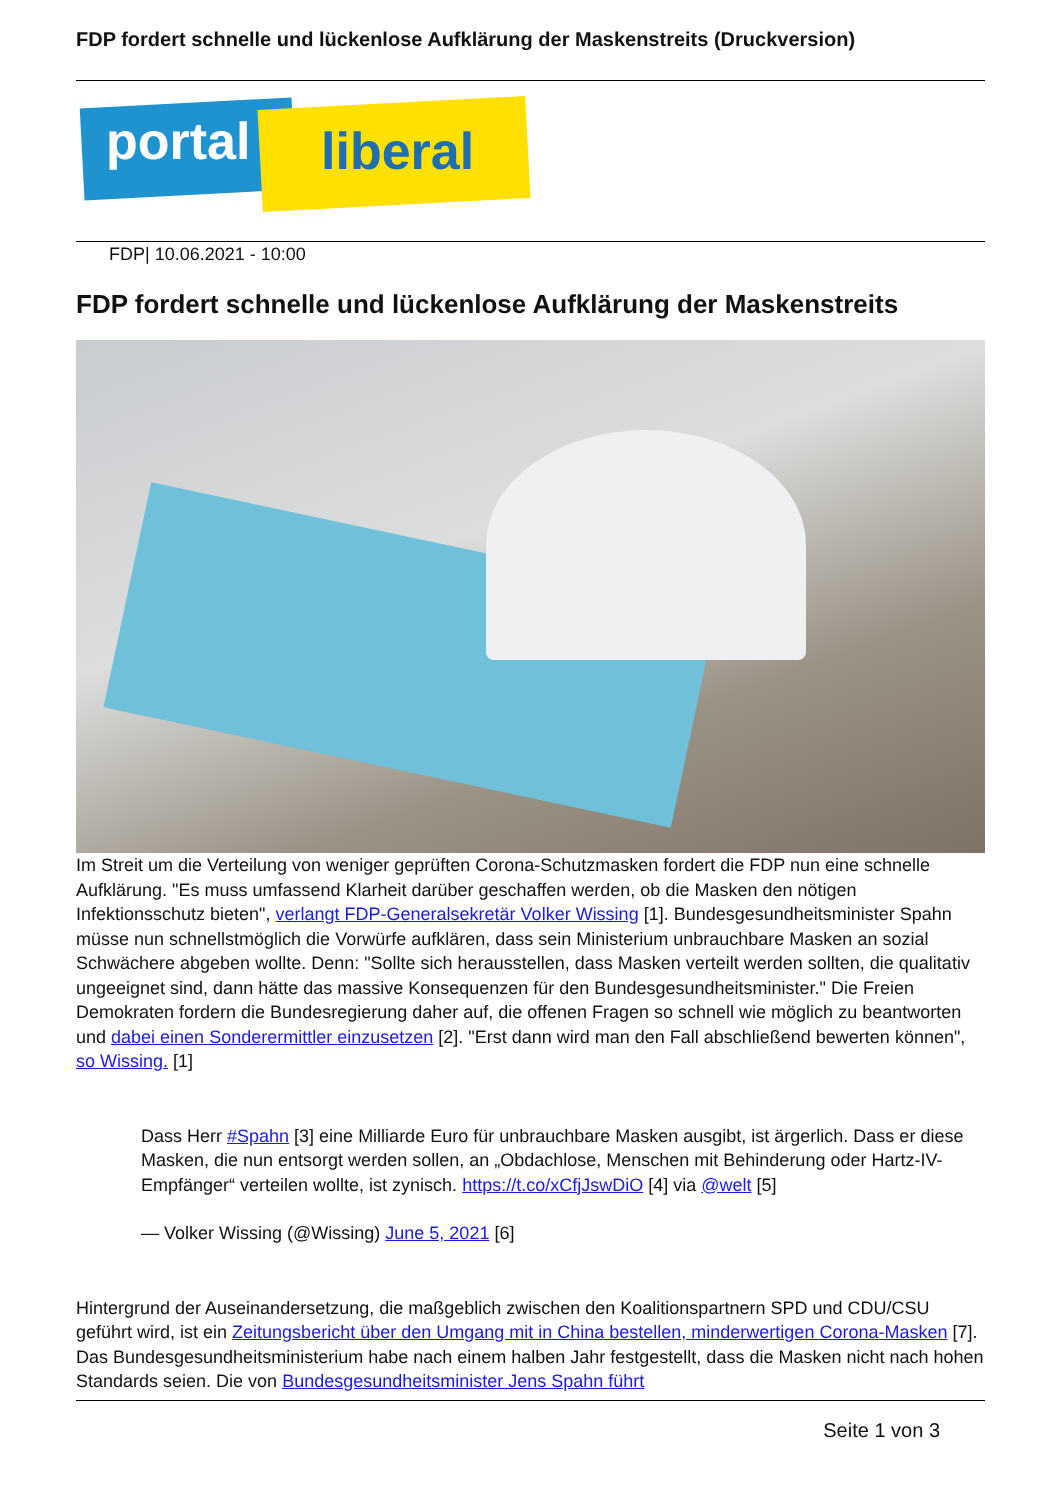FDP fordert schnelle und lückenlose Aufklärung der Maskenstreits (Druckversion)
portal liberal
FDP| 10.06.2021 - 10:00
FDP fordert schnelle und lückenlose Aufklärung der Maskenstreits
Im Streit um die Verteilung von weniger geprüften Corona-Schutzmasken fordert die FDP nun eine schnelle Aufklärung. "Es muss umfassend Klarheit darüber geschaffen werden, ob die Masken den nötigen Infektionsschutz bieten", verlangt FDP-Generalsekretär Volker Wissing [1]. Bundesgesundheitsminister Spahn müsse nun schnellstmöglich die Vorwürfe aufklären, dass sein Ministerium unbrauchbare Masken an sozial Schwächere abgeben wollte. Denn: "Sollte sich herausstellen, dass Masken verteilt werden sollten, die qualitativ ungeeignet sind, dann hätte das massive Konsequenzen für den Bundesgesundheitsminister." Die Freien Demokraten fordern die Bundesregierung daher auf, die offenen Fragen so schnell wie möglich zu beantworten und dabei einen Sonderermittler einzusetzen [2]. "Erst dann wird man den Fall abschließend bewerten können", so Wissing. [1]
Dass Herr #Spahn [3] eine Milliarde Euro für unbrauchbare Masken ausgibt, ist ärgerlich. Dass er diese Masken, die nun entsorgt werden sollen, an „Obdachlose, Menschen mit Behinderung oder Hartz-IV-Empfänger“ verteilen wollte, ist zynisch. https://t.co/xCfjJswDiO [4] via @welt [5]
— Volker Wissing (@Wissing) June 5, 2021 [6]
Hintergrund der Auseinandersetzung, die maßgeblich zwischen den Koalitionspartnern SPD und CDU/CSU geführt wird, ist ein Zeitungsbericht über den Umgang mit in China bestellen, minderwertigen Corona-Masken [7]. Das Bundesgesundheitsministerium habe nach einem halben Jahr festgestellt, dass die Masken nicht nach hohen Standards seien. Die von Bundesgesundheitsminister Jens Spahn führt
Seite 1 von 3